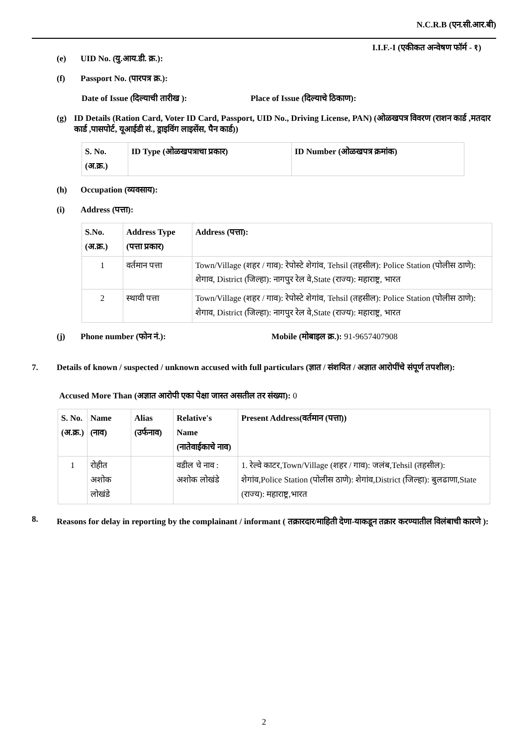N.C.R.B (एन.सी.आर.बी)
I.I.F.-I (एकीकत अन्वेषण फॉर्म - १)
(e) UID No. (यु.आय.डी. क्र.):
(f) Passport No. (पारपत्र क्र.):
Date of Issue (दिल्याची तारीख ): Place of Issue (दिल्याचे ठिकाण):
(g) ID Details (Ration Card, Voter ID Card, Passport, UID No., Driving License, PAN) (ओळखपत्र विवरण (राशन कार्ड ,मतदार कार्ड ,पासपोर्ट, यूआईडी सं., ड्राइविंग लाइसेंस, पैन कार्ड))
| S. No. (अ.क्र.) | ID Type (ओळखपत्राचा प्रकार) | ID Number (ओळखपत्र क्रमांक) |
| --- | --- | --- |
(h) Occupation (व्यवसाय):
(i) Address (पत्ता):
| S.No. (अ.क्र.) | Address Type (पत्ता प्रकार) | Address (पत्ता): |
| --- | --- | --- |
| 1 | वर्तमान पत्ता | Town/Village (शहर / गाव): रेपोस्टे शेगांव, Tehsil (तहसील): Police Station (पोलीस ठाणे): शेगाव, District (जिल्हा): नागपुर रेल वे,State (राज्य): महाराष्ट्र, भारत |
| 2 | स्थायी पत्ता | Town/Village (शहर / गाव): रेपोस्टे शेगांव, Tehsil (तहसील): Police Station (पोलीस ठाणे): शेगाव, District (जिल्हा): नागपुर रेल वे,State (राज्य): महाराष्ट्र, भारत |
(j) Phone number (फोन नं.): Mobile (मोबाइल क्र.): 91-9657407908
7. Details of known / suspected / unknown accused with full particulars (ज्ञात / संशयित / अज्ञात आरोपींचे संपूर्ण तपशील):
Accused More Than (अज्ञात आरोपी एका पेक्षा जास्त असतील तर संख्या): 0
| S. No. (अ.क्र.) | Name (नाव) | Alias (उर्फनाव) | Relative's Name (नातेवाईकाचे नाव) | Present Address(वर्तमान (पत्ता)) |
| --- | --- | --- | --- | --- |
| 1 | रोहीत अशोक लोखंडे | | वडील चे नाव : अशोक लोखंडे | 1. रेल्वे काटर,Town/Village (शहर / गाव): जलंब,Tehsil (तहसील): शेगांव,Police Station (पोलीस ठाणे): शेगांव,District (जिल्हा): बुलढाणा,State (राज्य): महाराष्ट्र,भारत |
8. Reasons for delay in reporting by the complainant / informant ( तक्रारदार/माहिती देणा-याकडून तक्रार करण्यातील विलंबाची कारणे ):
2